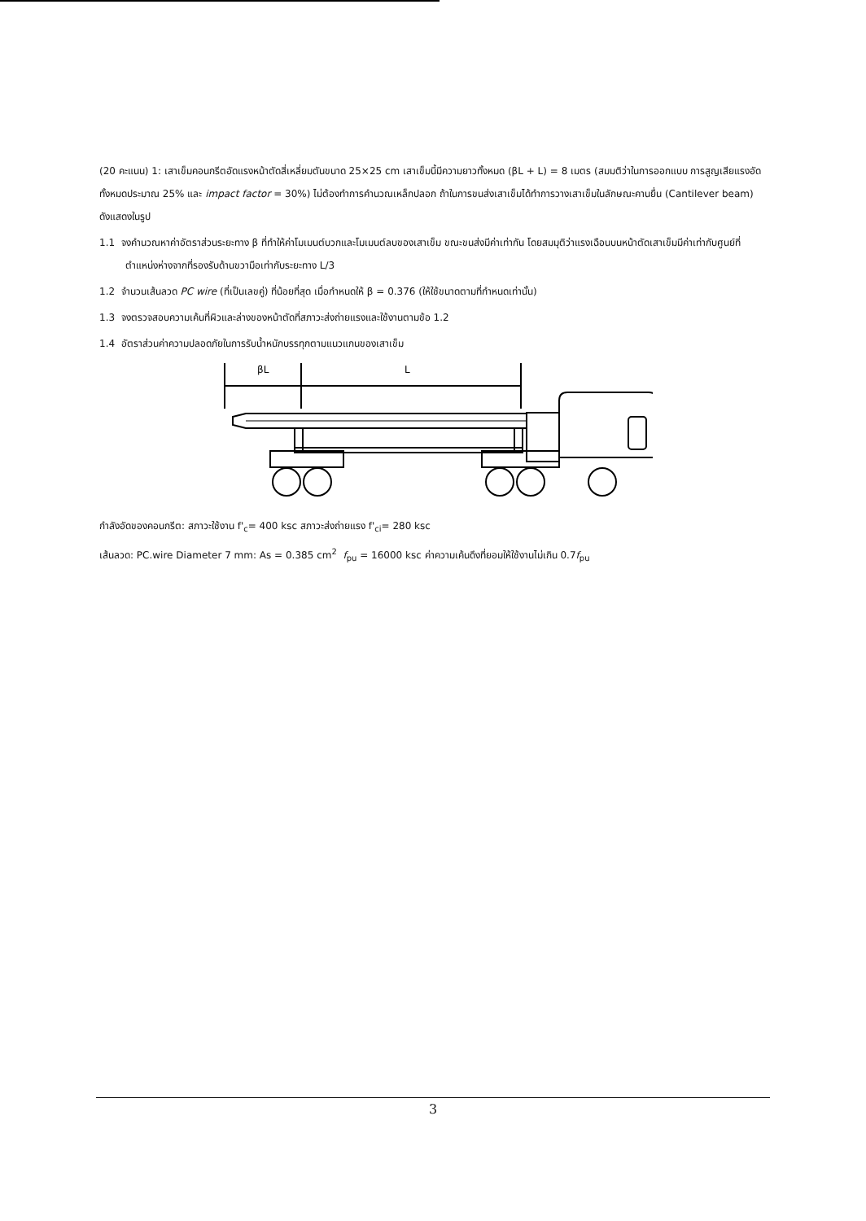(20 คะแนน) 1: เสาเข็มคอนกรีตอัดแรงหน้าตัดสี่เหลี่ยมตันขนาด 25×25 cm เสาเข็มนี้มีความยาวทั้งหมด (βL + L) = 8 เมตร (สมมติว่าในการออกแบบ การสูญเสียแรงอัดทั้งหมดประมาณ 25% และ impact factor = 30%) ไม่ต้องทำการคำนวณเหล็กปลอก ถ้าในการขนส่งเสาเข็มได้ทำการวางเสาเข็มในลักษณะคานยื่น (Cantilever beam) ดังแสดงในรูป
1.1 จงคำนวณหาค่าอัตราส่วนระยะทาง β ที่ทำให้ค่าโมเมนต์บวกและโมเมนต์ลบของเสาเข็ม ขณะขนส่งมีค่าเท่ากัน โดยสมมุติว่าแรงเฉือนบนหน้าตัดเสาเข็มมีค่าเท่ากับศูนย์ที่ตำแหน่งห่างจากที่รองรับด้านขวามือเท่ากับระยะทาง L/3
1.2 จำนวนเส้นลวด PC wire (ที่เป็นเลขคู่) ที่น้อยที่สุด เมื่อกำหนดให้ β = 0.376 (ให้ใช้ขนาดตามที่กำหนดเท่านั้น)
1.3 จงตรวจสอบความเค้นที่ผิวและล่างของหน้าตัดที่สภาวะส่งถ่ายแรงและใช้งานตามข้อ 1.2
1.4 อัตราส่วนค่าความปลอดภัยในการรับน้ำหนักบรรทุกตามแนวแกนของเสาเข็ม
βL
L
กำลังอัดของคอนกรีต: สภาวะใช้งาน f'<sub>c</sub>= 400 ksc สภาวะส่งถ่ายแรง f'<sub>ci</sub>= 280 ksc
เส้นลวด: PC.wire Diameter 7 mm: As = 0.385 cm<sup>2</sup> f<sub>pu</sub> = 16000 ksc ค่าความเค้นดึงที่ยอมให้ใช้งานไม่เกิน 0.7f<sub>pu</sub>
3